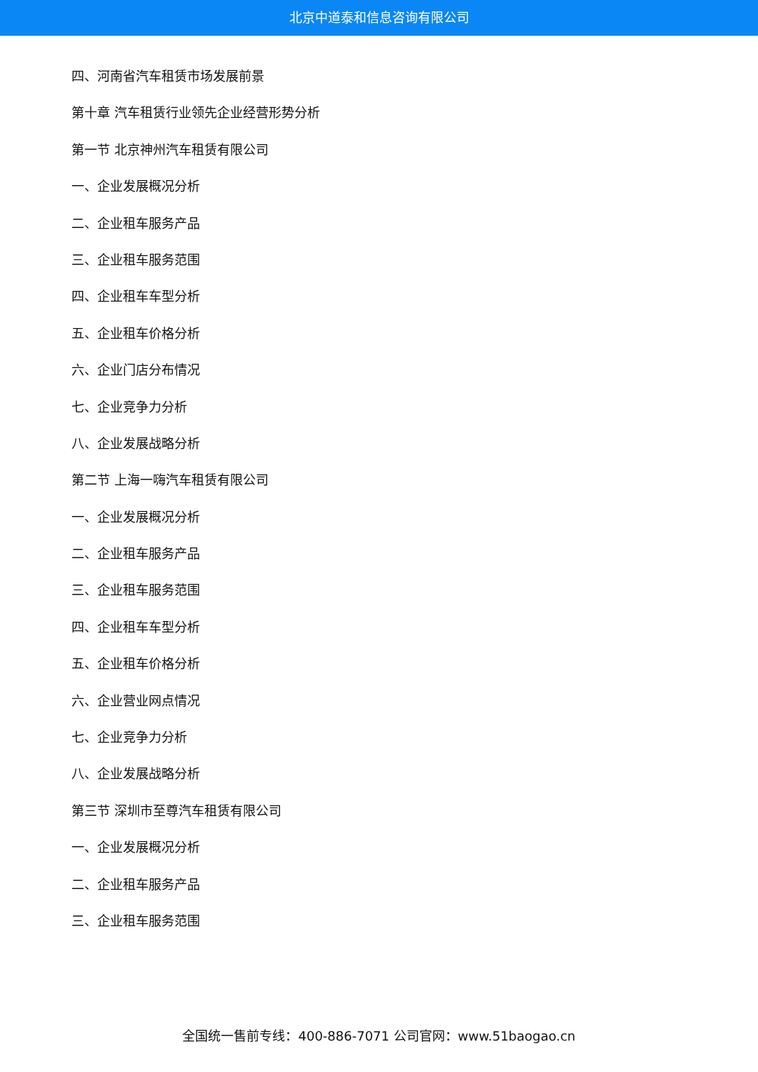北京中道泰和信息咨询有限公司
四、河南省汽车租赁市场发展前景
第十章 汽车租赁行业领先企业经营形势分析
第一节 北京神州汽车租赁有限公司
一、企业发展概况分析
二、企业租车服务产品
三、企业租车服务范围
四、企业租车车型分析
五、企业租车价格分析
六、企业门店分布情况
七、企业竞争力分析
八、企业发展战略分析
第二节 上海一嗨汽车租赁有限公司
一、企业发展概况分析
二、企业租车服务产品
三、企业租车服务范围
四、企业租车车型分析
五、企业租车价格分析
六、企业营业网点情况
七、企业竞争力分析
八、企业发展战略分析
第三节 深圳市至尊汽车租赁有限公司
一、企业发展概况分析
二、企业租车服务产品
三、企业租车服务范围
全国统一售前专线：400-886-7071 公司官网：www.51baogao.cn